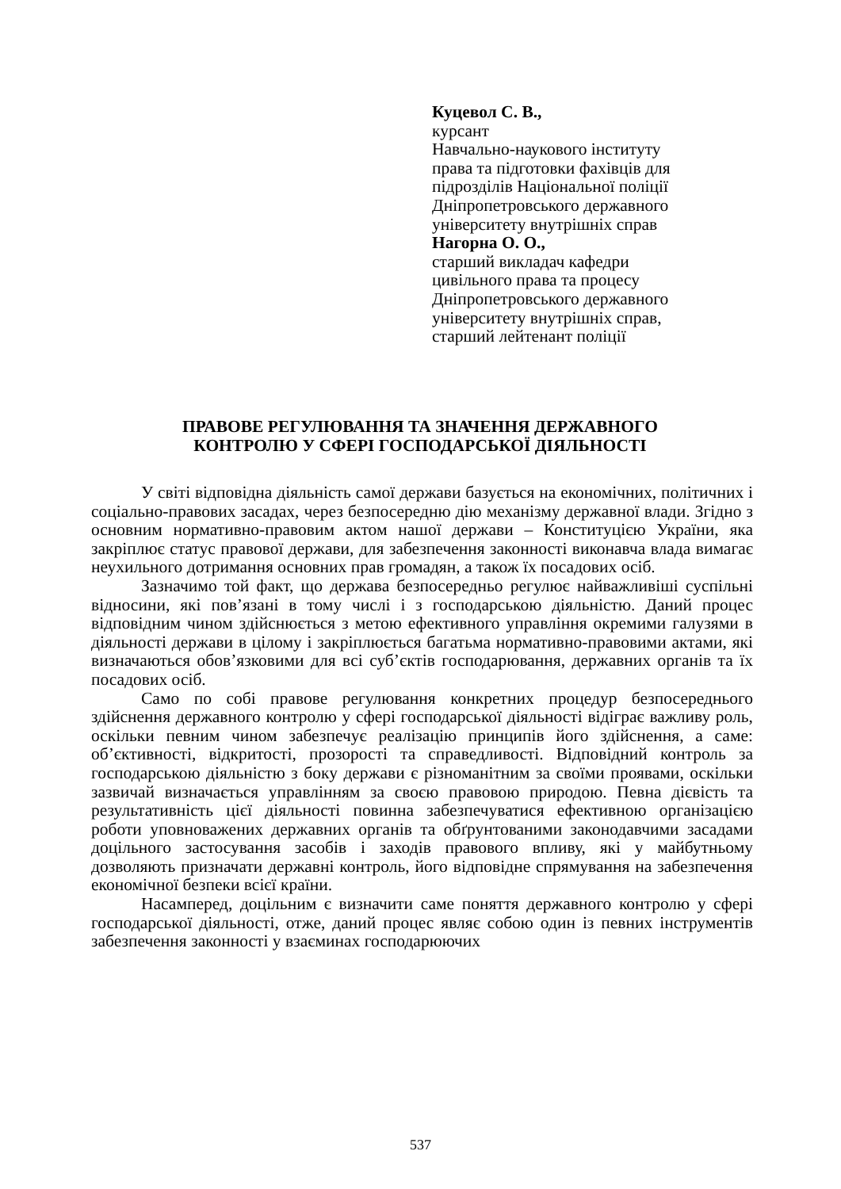Куцевол С. В.,
курсант
Навчально-наукового інституту
права та підготовки фахівців для
підрозділів Національної поліції
Дніпропетровського державного
університету внутрішніх справ
Нагорна О. О.,
старший викладач кафедри
цивільного права та процесу
Дніпропетровського державного
університету внутрішніх справ,
старший лейтенант поліції
ПРАВОВЕ РЕГУЛЮВАННЯ ТА ЗНАЧЕННЯ ДЕРЖАВНОГО
КОНТРОЛЮ У СФЕРІ ГОСПОДАРСЬКОЇ ДІЯЛЬНОСТІ
У світі відповідна діяльність самої держави базується на економічних, політичних і соціально-правових засадах, через безпосередню дію механізму державної влади. Згідно з основним нормативно-правовим актом нашої держави – Конституцією України, яка закріплює статус правової держави, для забезпечення законності виконавча влада вимагає неухильного дотримання основних прав громадян, а також їх посадових осіб.
Зазначимо той факт, що держава безпосередньо регулює найважливіші суспільні відносини, які пов’язані в тому числі і з господарською діяльністю. Даний процес відповідним чином здійснюється з метою ефективного управління окремими галузями в діяльності держави в цілому і закріплюється багатьма нормативно-правовими актами, які визначаються обов’язковими для всі суб’єктів господарювання, державних органів та їх посадових осіб.
Само по собі правове регулювання конкретних процедур безпосереднього здійснення державного контролю у сфері господарської діяльності відіграє важливу роль, оскільки певним чином забезпечує реалізацію принципів його здійснення, а саме: об’єктивності, відкритості, прозорості та справедливості. Відповідний контроль за господарською діяльністю з боку держави є різноманітним за своїми проявами, оскільки зазвичай визначається управлінням за своєю правовою природою. Певна дієвість та результативність цієї діяльності повинна забезпечуватися ефективною організацією роботи уповноважених державних органів та обґрунтованими законодавчими засадами доцільного застосування засобів і заходів правового впливу, які у майбутньому дозволяють призначати державні контроль, його відповідне спрямування на забезпечення економічної безпеки всієї країни.
Насамперед, доцільним є визначити саме поняття державного контролю у сфері господарської діяльності, отже, даний процес являє собою один із певних інструментів забезпечення законності у взаєминах господарюючих
537